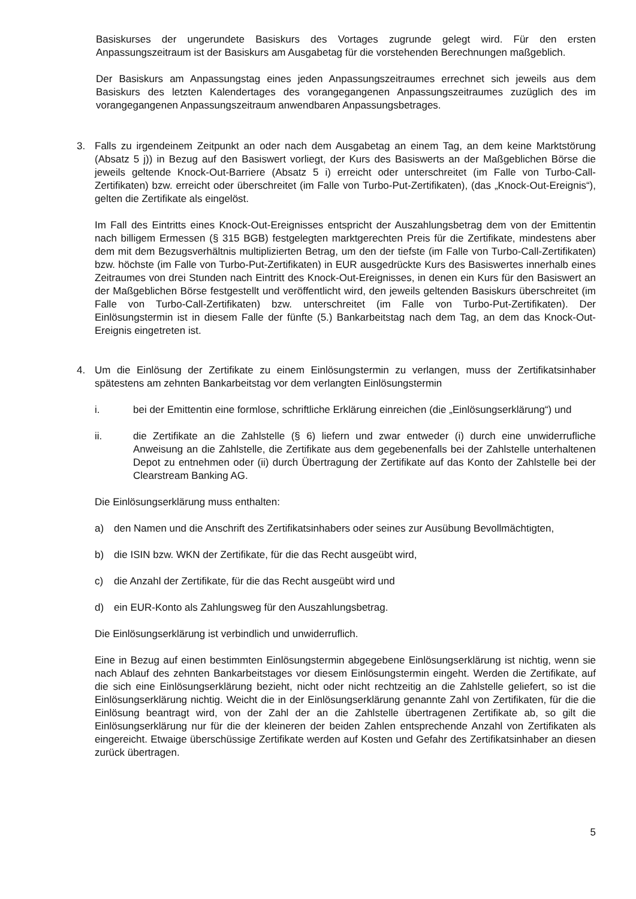Basiskurses der ungerundete Basiskurs des Vortages zugrunde gelegt wird. Für den ersten Anpassungszeitraum ist der Basiskurs am Ausgabetag für die vorstehenden Berechnungen maßgeblich.
Der Basiskurs am Anpassungstag eines jeden Anpassungszeitraumes errechnet sich jeweils aus dem Basiskurs des letzten Kalendertages des vorangegangenen Anpassungszeitraumes zuzüglich des im vorangegangenen Anpassungszeitraum anwendbaren Anpassungsbetrages.
3. Falls zu irgendeinem Zeitpunkt an oder nach dem Ausgabetag an einem Tag, an dem keine Marktstörung (Absatz 5 j)) in Bezug auf den Basiswert vorliegt, der Kurs des Basiswerts an der Maßgeblichen Börse die jeweils geltende Knock-Out-Barriere (Absatz 5 i) erreicht oder unterschreitet (im Falle von Turbo-Call-Zertifikaten) bzw. erreicht oder überschreitet (im Falle von Turbo-Put-Zertifikaten), (das „Knock-Out-Ereignis“), gelten die Zertifikate als eingelöst.
Im Fall des Eintritts eines Knock-Out-Ereignisses entspricht der Auszahlungsbetrag dem von der Emittentin nach billigem Ermessen (§ 315 BGB) festgelegten marktgerechten Preis für die Zertifikate, mindestens aber dem mit dem Bezugsverhältnis multiplizierten Betrag, um den der tiefste (im Falle von Turbo-Call-Zertifikaten) bzw. höchste (im Falle von Turbo-Put-Zertifikaten) in EUR ausgedrückte Kurs des Basiswertes innerhalb eines Zeitraumes von drei Stunden nach Eintritt des Knock-Out-Ereignisses, in denen ein Kurs für den Basiswert an der Maßgeblichen Börse festgestellt und veröffentlicht wird, den jeweils geltenden Basiskurs überschreitet (im Falle von Turbo-Call-Zertifikaten) bzw. unterschreitet (im Falle von Turbo-Put-Zertifikaten). Der Einlösungstermin ist in diesem Falle der fünfte (5.) Bankarbeitstag nach dem Tag, an dem das Knock-Out-Ereignis eingetreten ist.
4. Um die Einlösung der Zertifikate zu einem Einlösungstermin zu verlangen, muss der Zertifikatsinhaber spätestens am zehnten Bankarbeitstag vor dem verlangten Einlösungstermin
i. bei der Emittentin eine formlose, schriftliche Erklärung einreichen (die „Einlösungserklärung“) und
ii. die Zertifikate an die Zahlstelle (§ 6) liefern und zwar entweder (i) durch eine unwiderrufliche Anweisung an die Zahlstelle, die Zertifikate aus dem gegebenenfalls bei der Zahlstelle unterhaltenen Depot zu entnehmen oder (ii) durch Übertragung der Zertifikate auf das Konto der Zahlstelle bei der Clearstream Banking AG.
Die Einlösungserklärung muss enthalten:
a) den Namen und die Anschrift des Zertifikatsinhabers oder seines zur Ausübung Bevollmächtigten,
b) die ISIN bzw. WKN der Zertifikate, für die das Recht ausgeübt wird,
c) die Anzahl der Zertifikate, für die das Recht ausgeübt wird und
d) ein EUR-Konto als Zahlungsweg für den Auszahlungsbetrag.
Die Einlösungserklärung ist verbindlich und unwiderruflich.
Eine in Bezug auf einen bestimmten Einlösungstermin abgegebene Einlösungserklärung ist nichtig, wenn sie nach Ablauf des zehnten Bankarbeitstages vor diesem Einlösungstermin eingeht. Werden die Zertifikate, auf die sich eine Einlösungserklärung bezieht, nicht oder nicht rechtzeitig an die Zahlstelle geliefert, so ist die Einlösungserklärung nichtig. Weicht die in der Einlösungserklärung genannte Zahl von Zertifikaten, für die die Einlösung beantragt wird, von der Zahl der an die Zahlstelle übertragenen Zertifikate ab, so gilt die Einlösungserklärung nur für die der kleineren der beiden Zahlen entsprechende Anzahl von Zertifikaten als eingereicht. Etwaige überschüssige Zertifikate werden auf Kosten und Gefahr des Zertifikatsinhaber an diesen zurück übertragen.
5